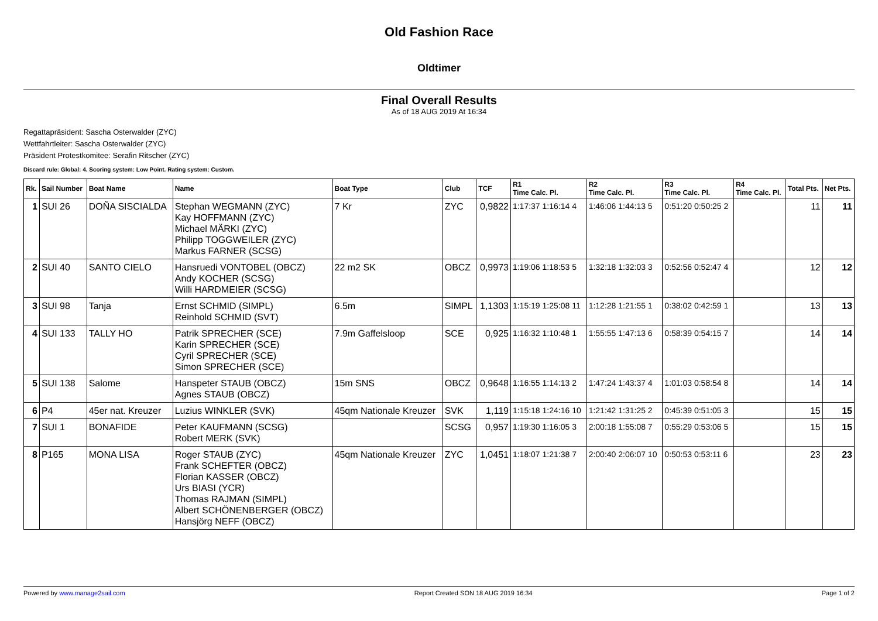Old Fashion Race
Oldtimer
Final Overall Results
As of 18 AUG 2019 At 16:34
Regattapräsident: Sascha Osterwalder (ZYC)
Wettfahrtleiter: Sascha Osterwalder (ZYC)
Präsident Protestkomitee: Serafin Ritscher (ZYC)
Discard rule: Global: 4. Scoring system: Low Point. Rating system: Custom.
| Rk. | Sail Number | Boat Name | Name | Boat Type | Club | TCF | R1 Time Calc. Pl. | R2 Time Calc. Pl. | R3 Time Calc. Pl. | R4 Time Calc. Pl. | Total Pts. | Net Pts. |
| --- | --- | --- | --- | --- | --- | --- | --- | --- | --- | --- | --- | --- |
| 1 | SUI 26 | DOÑA SISCIALDA | Stephan WEGMANN (ZYC) Kay HOFFMANN (ZYC) Michael MÄRKI (ZYC) Philipp TOGGWEILER (ZYC) Markus FARNER (SCSG) | 7 Kr | ZYC | 0,9822 | 1:17:37 1:16:14 4 | 1:46:06 1:44:13 5 | 0:51:20 0:50:25 2 | | 11 | 11 |
| 2 | SUI 40 | SANTO CIELO | Hansruedi VONTOBEL (OBCZ) Andy KOCHER (SCSG) Willi HARDMEIER (SCSG) | 22 m2 SK | OBCZ | 0,9973 | 1:19:06 1:18:53 5 | 1:32:18 1:32:03 3 | 0:52:56 0:52:47 4 | | 12 | 12 |
| 3 | SUI 98 | Tanja | Ernst SCHMID (SIMPL) Reinhold SCHMID (SVT) | 6.5m | SIMPL | 1,1303 | 1:15:19 1:25:08 11 | 1:12:28 1:21:55 1 | 0:38:02 0:42:59 1 | | 13 | 13 |
| 4 | SUI 133 | TALLY HO | Patrik SPRECHER (SCE) Karin SPRECHER (SCE) Cyril SPRECHER (SCE) Simon SPRECHER (SCE) | 7.9m Gaffelsloop | SCE | 0,925 | 1:16:32 1:10:48 1 | 1:55:55 1:47:13 6 | 0:58:39 0:54:15 7 | | 14 | 14 |
| 5 | SUI 138 | Salome | Hanspeter STAUB (OBCZ) Agnes STAUB (OBCZ) | 15m SNS | OBCZ | 0,9648 | 1:16:55 1:14:13 2 | 1:47:24 1:43:37 4 | 1:01:03 0:58:54 8 | | 14 | 14 |
| 6 | P4 | 45er nat. Kreuzer | Luzius WINKLER (SVK) | 45qm Nationale Kreuzer | SVK | 1,119 | 1:15:18 1:24:16 10 | 1:21:42 1:31:25 2 | 0:45:39 0:51:05 3 | | 15 | 15 |
| 7 | SUI 1 | BONAFIDE | Peter KAUFMANN (SCSG) Robert MERK (SVK) | | SCSG | 0,957 | 1:19:30 1:16:05 3 | 2:00:18 1:55:08 7 | 0:55:29 0:53:06 5 | | 15 | 15 |
| 8 | P165 | MONA LISA | Roger STAUB (ZYC) Frank SCHEFTER (OBCZ) Florian KASSER (OBCZ) Urs BIASI (YCR) Thomas RAJMAN (SIMPL) Albert SCHÖNENBERGER (OBCZ) Hansjörg NEFF (OBCZ) | 45qm Nationale Kreuzer | ZYC | 1,0451 | 1:18:07 1:21:38 7 | 2:00:40 2:06:07 10 | 0:50:53 0:53:11 6 | | 23 | 23 |
Powered by www.manage2sail.com Report Created SON 18 AUG 2019 16:34 Page 1 of 2